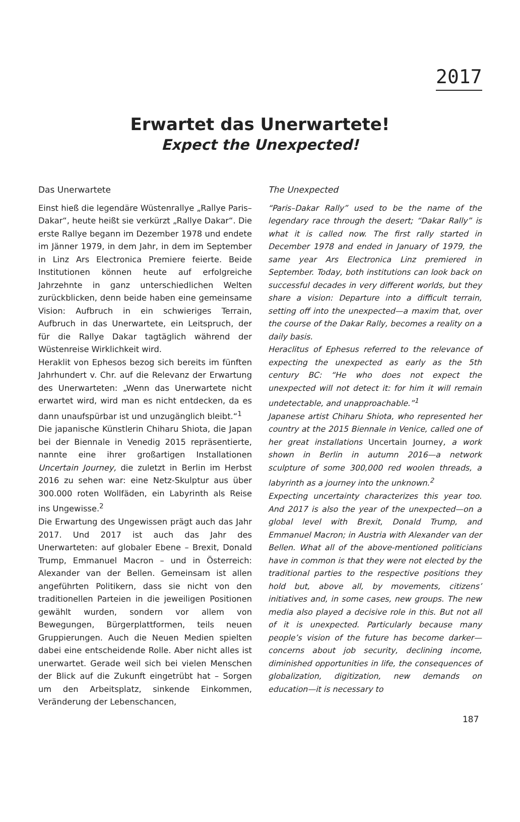2017
Erwartet das Unerwartete!
Expect the Unexpected!
Das Unerwartete
Einst hieß die legendäre Wüstenrallye „Rallye Paris–Dakar“, heute heißt sie verkürzt „Rallye Dakar“. Die erste Rallye begann im Dezember 1978 und endete im Jänner 1979, in dem Jahr, in dem im September in Linz Ars Electronica Premiere feierte. Beide Institutionen können heute auf erfolgreiche Jahrzehnte in ganz unterschiedlichen Welten zurückblicken, denn beide haben eine gemeinsame Vision: Aufbruch in ein schwieriges Terrain, Aufbruch in das Unerwartete, ein Leitspruch, der für die Rallye Dakar tagtäglich während der Wüstenreise Wirklichkeit wird.
Heraklit von Ephesos bezog sich bereits im fünften Jahrhundert v. Chr. auf die Relevanz der Erwartung des Unerwarteten: „Wenn das Unerwartete nicht erwartet wird, wird man es nicht entdecken, da es dann unaufspürbar ist und unzugänglich bleibt.“<sup>1</sup>
Die japanische Künstlerin Chiharu Shiota, die Japan bei der Biennale in Venedig 2015 repräsentierte, nannte eine ihrer großartigen Installationen Uncertain Journey, die zuletzt in Berlin im Herbst 2016 zu sehen war: eine Netz-Skulptur aus über 300.000 roten Wollfäden, ein Labyrinth als Reise ins Ungewisse.<sup>2</sup>
Die Erwartung des Ungewissen prägt auch das Jahr 2017. Und 2017 ist auch das Jahr des Unerwarteten: auf globaler Ebene – Brexit, Donald Trump, Emmanuel Macron – und in Österreich: Alexander van der Bellen. Gemeinsam ist allen angeführten Politikern, dass sie nicht von den traditionellen Parteien in die jeweiligen Positionen gewählt wurden, sondern vor allem von Bewegungen, Bürgerplattformen, teils neuen Gruppierungen. Auch die Neuen Medien spielten dabei eine entscheidende Rolle. Aber nicht alles ist unerwartet. Gerade weil sich bei vielen Menschen der Blick auf die Zukunft eingetrübt hat – Sorgen um den Arbeitsplatz, sinkende Einkommen, Veränderung der Lebenschancen,
The Unexpected
“Paris–Dakar Rally” used to be the name of the legendary race through the desert; “Dakar Rally” is what it is called now. The first rally started in December 1978 and ended in January of 1979, the same year Ars Electronica Linz premiered in September. Today, both institutions can look back on successful decades in very different worlds, but they share a vision: Departure into a difficult terrain, setting off into the unexpected—a maxim that, over the course of the Dakar Rally, becomes a reality on a daily basis.
Heraclitus of Ephesus referred to the relevance of expecting the unexpected as early as the 5th century BC: “He who does not expect the unexpected will not detect it: for him it will remain undetectable, and unapproachable.”<sup>1</sup>
Japanese artist Chiharu Shiota, who represented her country at the 2015 Biennale in Venice, called one of her great installations Uncertain Journey, a work shown in Berlin in autumn 2016—a network sculpture of some 300,000 red woolen threads, a labyrinth as a journey into the unknown.<sup>2</sup>
Expecting uncertainty characterizes this year too. And 2017 is also the year of the unexpected—on a global level with Brexit, Donald Trump, and Emmanuel Macron; in Austria with Alexander van der Bellen. What all of the above-mentioned politicians have in common is that they were not elected by the traditional parties to the respective positions they hold but, above all, by movements, citizens’ initiatives and, in some cases, new groups. The new media also played a decisive role in this. But not all of it is unexpected. Particularly because many people’s vision of the future has become darker—concerns about job security, declining income, diminished opportunities in life, the consequences of globalization, digitization, new demands on education—it is necessary to
187